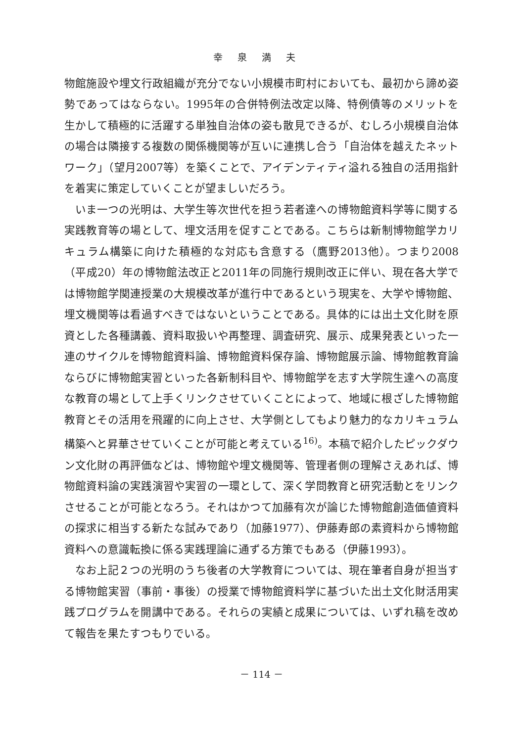幸泉満夫
物館施設や埋文行政組織が充分でない小規模市町村においても、最初から諦め姿勢であってはならない。1995年の合併特例法改定以降、特例債等のメリットを生かして積極的に活躍する単独自治体の姿も散見できるが、むしろ小規模自治体の場合は隣接する複数の関係機関等が互いに連携し合う「自治体を越えたネットワーク」（望月2007等）を築くことで、アイデンティティ溢れる独自の活用指針を着実に策定していくことが望ましいだろう。
いま一つの光明は、大学生等次世代を担う若者達への博物館資料学等に関する実践教育等の場として、埋文活用を促すことである。こちらは新制博物館学カリキュラム構築に向けた積極的な対応も含意する（鷹野2013他）。つまり2008（平成20）年の博物館法改正と2011年の同施行規則改正に伴い、現在各大学では博物館学関連授業の大規模改革が進行中であるという現実を、大学や博物館、埋文機関等は看過すべきではないということである。具体的には出土文化財を原資とした各種講義、資料取扱いや再整理、調査研究、展示、成果発表といった一連のサイクルを博物館資料論、博物館資料保存論、博物館展示論、博物館教育論ならびに博物館実習といった各新制科目や、博物館学を志す大学院生達への高度な教育の場として上手くリンクさせていくことによって、地域に根ざした博物館教育とその活用を飛躍的に向上させ、大学側としてもより魅力的なカリキュラム構築へと昇華させていくことが可能と考えている<sup>16)</sup>。本稿で紹介したピックダウン文化財の再評価などは、博物館や埋文機関等、管理者側の理解さえあれば、博物館資料論の実践演習や実習の一環として、深く学問教育と研究活動とをリンクさせることが可能となろう。それはかつて加藤有次が論じた博物館創造価値資料の探求に相当する新たな試みであり（加藤1977）、伊藤寿郎の素資料から博物館資料への意識転換に係る実践理論に通ずる方策でもある（伊藤1993）。
なお上記２つの光明のうち後者の大学教育については、現在筆者自身が担当する博物館実習（事前・事後）の授業で博物館資料学に基づいた出土文化財活用実践プログラムを開講中である。それらの実績と成果については、いずれ稿を改めて報告を果たすつもりでいる。
－ 114 －